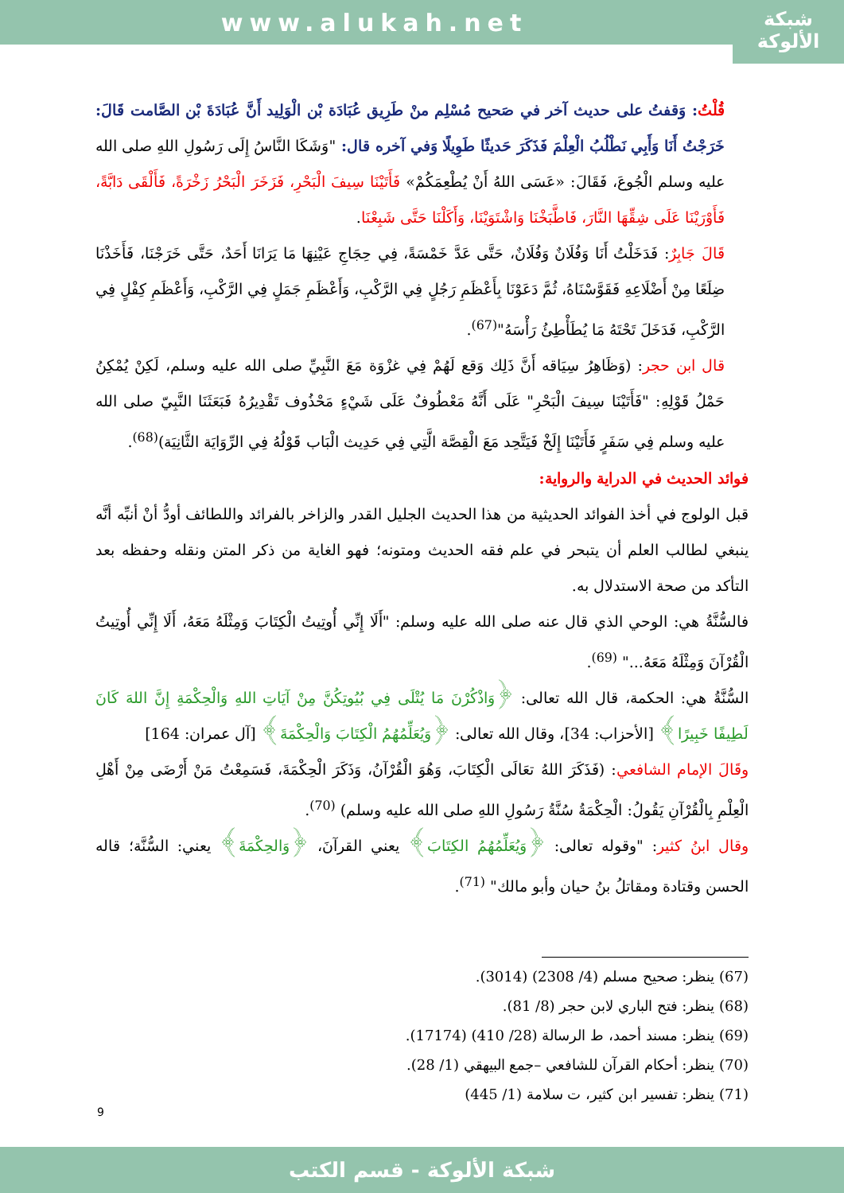www.alukah.net
شبكة الألوكة
قُلْتُ: وَقفتُ على حديث آخر في صَحيح مُسْلِم منْ طَرِيق عُبَادَة بْن الْوَلِيد أَنَّ عُبَادَةَ بْن الصَّامت قَالَ: خَرَجْتُ أَنَا وَأَبِي نَطْلُبُ الْعِلْمَ فَذَكَرَ حَديثًا طَوِيلًا وَفي آخره قال: "وَشَكَا النَّاسُ إِلَى رَسُولِ اللهِ صلى الله عليه وسلم الْجُوعَ، فَقَالَ: «عَسَى اللهُ أَنْ يُطْعِمَكُمْ» فَأَتَيْنَا سِيفَ الْبَحْرِ، فَزَخَرَ الْبَحْرُ زَخْرَةً، فَأَلْقَى دَابَّةً، فَأَوْرَيْنَا عَلَى شِقِّهَا النَّارَ، فَاطَّبَخْنَا وَاشْتَوَيْنَا، وَأَكَلْنَا حَتَّى شَبِعْنَا.
قَالَ جَابِرٌ: فَدَخَلْتُ أَنَا وَفُلَانٌ وَفُلَانٌ، حَتَّى عَدَّ خَمْسَةً، فِي حِجَاجِ عَيْنِهَا مَا يَرَانَا أَحَدٌ، حَتَّى خَرَجْنَا، فَأَخَذْنَا ضِلَعًا مِنْ أَضْلَاعِهِ فَقَوَّسْنَاهُ، ثُمَّ دَعَوْنَا بِأَعْظَمِ رَجُلٍ فِي الرَّكْبِ، وَأَعْظَمِ جَمَلٍ فِي الرَّكْبِ، وَأَعْظَمِ كِفْلٍ فِي الرَّكْبِ، فَدَخَلَ تَحْتَهُ مَا يُطَأْطِئُ رَأْسَهُ"<sup>(67)</sup>.
قال ابن حجر: (وَظَاهِرُ سِيَاقه أَنَّ ذَلِك وَقع لَهُمْ فِي غزْوَة مَعَ النَّبِيِّ صلى الله عليه وسلم، لَكِنْ يُمْكِنُ حَمْلُ قَوْلِهِ: "فَأَتَيْنَا سِيفَ الْبَحْرِ" عَلَى أَنَّهُ مَعْطُوفٌ عَلَى شَيْءٍ مَحْذُوف تَقْدِيرُهُ فَبَعَثَنَا النَّبِيّ صلى الله عليه وسلم فِي سَفَرٍ فَأَتَيْنَا إِلَخْ فَيَتَّحِد مَعَ الْقِصَّة الَّتِي فِي حَدِيث الْبَاب قَوْلُهُ فِي الرِّوَايَة الثَّانِيَة)<sup>(68)</sup>.
فوائد الحديث في الدراية والرواية:
قبل الولوج في أخذ الفوائد الحديثية من هذا الحديث الجليل القدر والزاخر بالفرائد واللطائف أودُّ أنْ أنبِّه أنَّه ينبغي لطالب العلم أن يتبحر في علم فقه الحديث ومتونه؛ فهو الغاية من ذكر المتن ونقله وحفظه بعد التأكد من صحة الاستدلال به.
فالسُّنَّةُ هي: الوحي الذي قال عنه صلى الله عليه وسلم: "أَلَا إِنِّي أُوتِيتُ الْكِتَابَ وَمِثْلَهُ مَعَهُ، أَلَا إِنِّي أُوتِيتُ الْقُرْآنَ وَمِثْلَهُ مَعَهُ..." <sup>(69)</sup>.
السُّنَّةُ هي: الحكمة، قال الله تعالى: ﴿وَاذْكُرْنَ مَا يُتْلَى فِي بُيُوتِكُنَّ مِنْ آيَاتِ اللهِ وَالْحِكْمَةِ إِنَّ اللهَ كَانَ لَطِيفًا خَبِيرًا﴾ [الأحزاب: 34]، وقال الله تعالى: ﴿وَيُعَلِّمُهُمُ الْكِتَابَ وَالْحِكْمَةَ﴾ [آل عمران: 164]
وقَالَ الإمام الشافعي: (فَذَكَرَ اللهُ تعَالَى الْكِتَابَ، وَهُوَ الْقُرْآنُ، وَذَكَرَ الْحِكْمَةَ، فَسَمِعْتُ مَنْ أَرْضَى مِنْ أَهْلِ الْعِلْمِ بِالْقُرْآنِ يَقُولُ: الْحِكْمَةُ سُنَّةُ رَسُولِ اللهِ صلى الله عليه وسلم) <sup>(70)</sup>.
وقال ابنُ كثير: "وقوله تعالى: ﴿وَيُعَلِّمُهُمُ الكِتَابَ﴾ يعني القرآنَ، ﴿وَالحِكْمَةَ﴾ يعني: السُّنَّة؛ قاله الحسن وقتادة ومقاتلُ بنُ حيان وأبو مالك" <sup>(71)</sup>.
(67) ينظر: صحيح مسلم (4/ 2308) (3014).
(68) ينظر: فتح الباري لابن حجر (8/ 81).
(69) ينظر: مسند أحمد، ط الرسالة (28/ 410) (17174).
(70) ينظر: أحكام القرآن للشافعي –جمع البيهقي (1/ 28).
(71) ينظر: تفسير ابن كثير، ت سلامة (1/ 445)
9
شبكة الألوكة - قسم الكتب